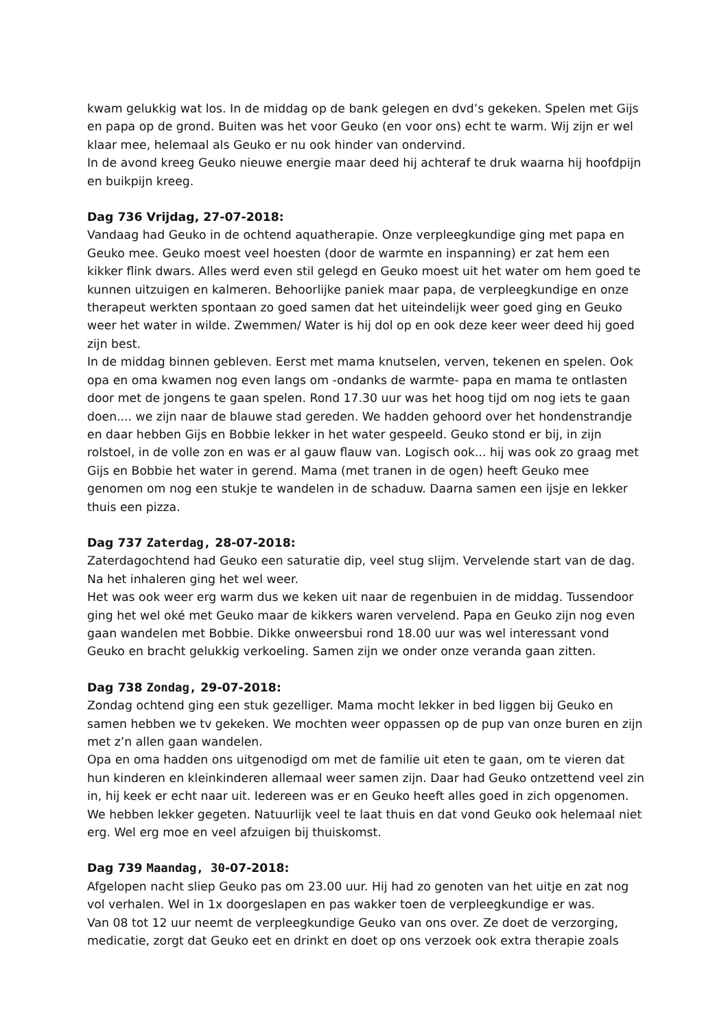kwam gelukkig wat los. In de middag op de bank gelegen en dvd’s gekeken. Spelen met Gijs en papa op de grond. Buiten was het voor Geuko (en voor ons) echt te warm. Wij zijn er wel klaar mee, helemaal als Geuko er nu ook hinder van ondervind.
In de avond kreeg Geuko nieuwe energie maar deed hij achteraf te druk waarna hij hoofdpijn en buikpijn kreeg.
Dag 736 Vrijdag, 27-07-2018:
Vandaag had Geuko in de ochtend aquatherapie. Onze verpleegkundige ging met papa en Geuko mee. Geuko moest veel hoesten (door de warmte en inspanning) er zat hem een kikker flink dwars. Alles werd even stil gelegd en Geuko moest uit het water om hem goed te kunnen uitzuigen en kalmeren. Behoorlijke paniek maar papa, de verpleegkundige en onze therapeut werkten spontaan zo goed samen dat het uiteindelijk weer goed ging en Geuko weer het water in wilde. Zwemmen/ Water is hij dol op en ook deze keer weer deed hij goed zijn best.
In de middag binnen gebleven. Eerst met mama knutselen, verven, tekenen en spelen. Ook opa en oma kwamen nog even langs om -ondanks de warmte- papa en mama te ontlasten door met de jongens te gaan spelen. Rond 17.30 uur was het hoog tijd om nog iets te gaan doen.... we zijn naar de blauwe stad gereden. We hadden gehoord over het hondenstrandje en daar hebben Gijs en Bobbie lekker in het water gespeeld. Geuko stond er bij, in zijn rolstoel, in de volle zon en was er al gauw flauw van. Logisch ook... hij was ook zo graag met Gijs en Bobbie het water in gerend. Mama (met tranen in de ogen) heeft Geuko mee genomen om nog een stukje te wandelen in de schaduw. Daarna samen een ijsje en lekker thuis een pizza.
Dag 737 Zaterdag, 28-07-2018:
Zaterdagochtend had Geuko een saturatie dip, veel stug slijm. Vervelende start van de dag. Na het inhaleren ging het wel weer.
Het was ook weer erg warm dus we keken uit naar de regenbuien in de middag. Tussendoor ging het wel oké met Geuko maar de kikkers waren vervelend. Papa en Geuko zijn nog even gaan wandelen met Bobbie. Dikke onweersbui rond 18.00 uur was wel interessant vond Geuko en bracht gelukkig verkoeling. Samen zijn we onder onze veranda gaan zitten.
Dag 738 Zondag, 29-07-2018:
Zondag ochtend ging een stuk gezelliger. Mama mocht lekker in bed liggen bij Geuko en samen hebben we tv gekeken. We mochten weer oppassen op de pup van onze buren en zijn met z’n allen gaan wandelen.
Opa en oma hadden ons uitgenodigd om met de familie uit eten te gaan, om te vieren dat hun kinderen en kleinkinderen allemaal weer samen zijn. Daar had Geuko ontzettend veel zin in, hij keek er echt naar uit. Iedereen was er en Geuko heeft alles goed in zich opgenomen. We hebben lekker gegeten. Natuurlijk veel te laat thuis en dat vond Geuko ook helemaal niet erg. Wel erg moe en veel afzuigen bij thuiskomst.
Dag 739 Maandag, 30-07-2018:
Afgelopen nacht sliep Geuko pas om 23.00 uur. Hij had zo genoten van het uitje en zat nog vol verhalen. Wel in 1x doorgeslapen en pas wakker toen de verpleegkundige er was.
Van 08 tot 12 uur neemt de verpleegkundige Geuko van ons over. Ze doet de verzorging, medicatie, zorgt dat Geuko eet en drinkt en doet op ons verzoek ook extra therapie zoals